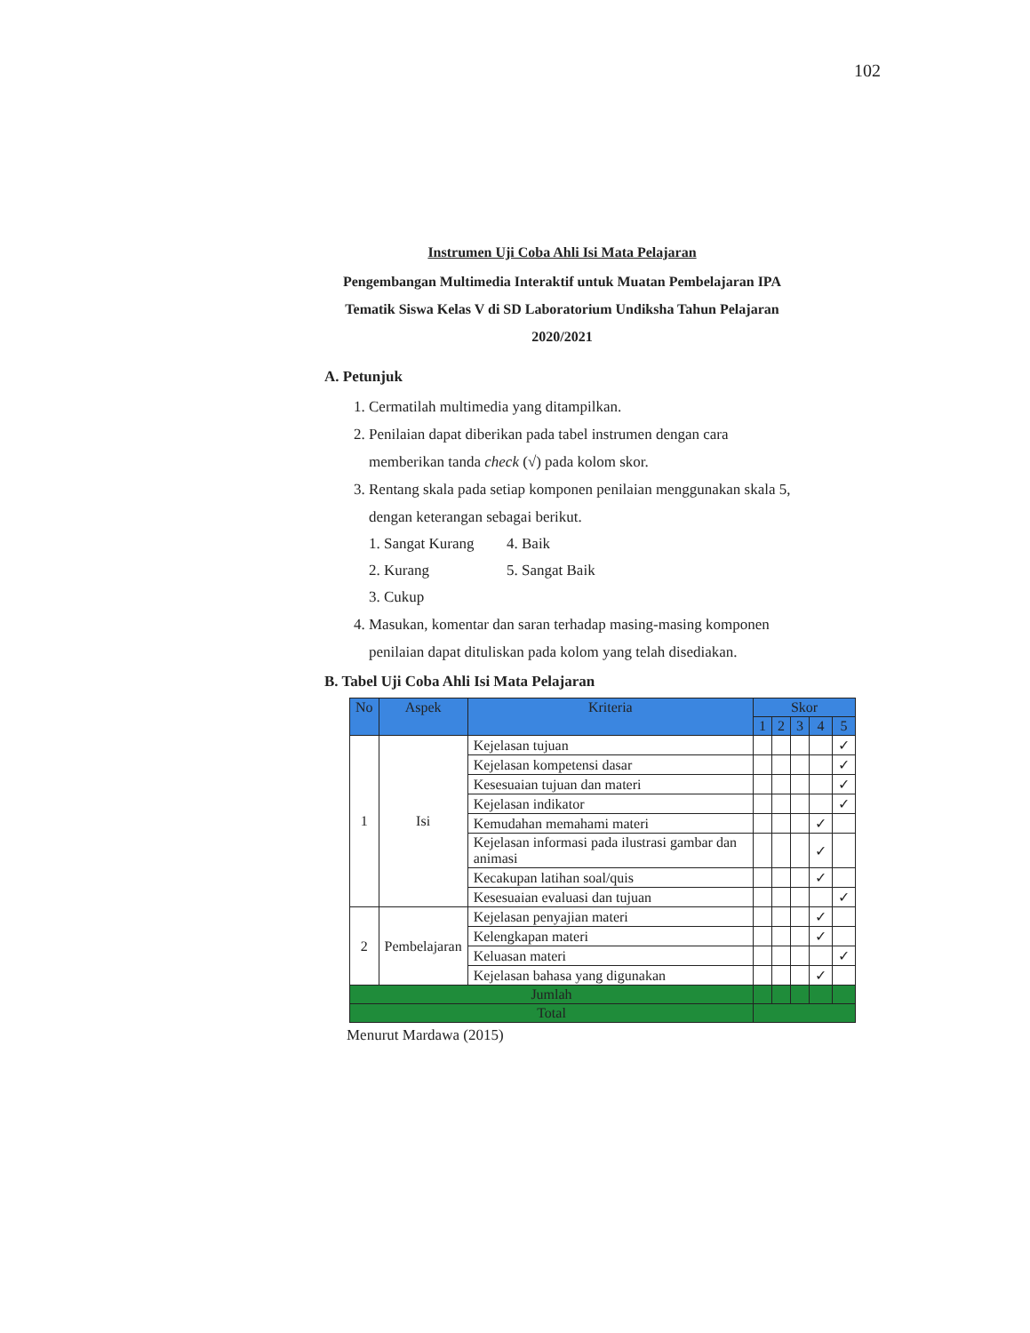102
Instrumen Uji Coba Ahli Isi Mata Pelajaran
Pengembangan Multimedia Interaktif untuk Muatan Pembelajaran IPA Tematik Siswa Kelas V di SD Laboratorium Undiksha Tahun Pelajaran 2020/2021
A. Petunjuk
1. Cermatilah multimedia yang ditampilkan.
2. Penilaian dapat diberikan pada tabel instrumen dengan cara memberikan tanda check (√) pada kolom skor.
3. Rentang skala pada setiap komponen penilaian menggunakan skala 5, dengan keterangan sebagai berikut.
1. Sangat Kurang 4. Baik 2. Kurang 5. Sangat Baik 3. Cukup
4. Masukan, komentar dan saran terhadap masing-masing komponen penilaian dapat dituliskan pada kolom yang telah disediakan.
B. Tabel Uji Coba Ahli Isi Mata Pelajaran
| No | Aspek | Kriteria | Skor | | | | |
| --- | --- | --- | --- | --- | --- | --- | --- |
| | | | 1 | 2 | 3 | 4 | 5 |
| 1 | Isi | Kejelasan tujuan | | | | | ✓ |
| | | Kejelasan kompetensi dasar | | | | | ✓ |
| | | Kesesuaian tujuan dan materi | | | | | ✓ |
| | | Kejelasan indikator | | | | | ✓ |
| | | Kemudahan memahami materi | | | | ✓ | |
| | | Kejelasan informasi pada ilustrasi gambar dan animasi | | | | ✓ | |
| | | Kecakupan latihan soal/quis | | | | ✓ | |
| | | Kesesuaian evaluasi dan tujuan | | | | | ✓ |
| 2 | Pembelajaran | Kejelasan penyajian materi | | | | ✓ | |
| | | Kelengkapan materi | | | | ✓ | |
| | | Keluasan materi | | | | | ✓ |
| | | Kejelasan bahasa yang digunakan | | | | ✓ | |
| Jumlah | | | | | | | |
| Total | | | | | | | |
Menurut Mardawa (2015)